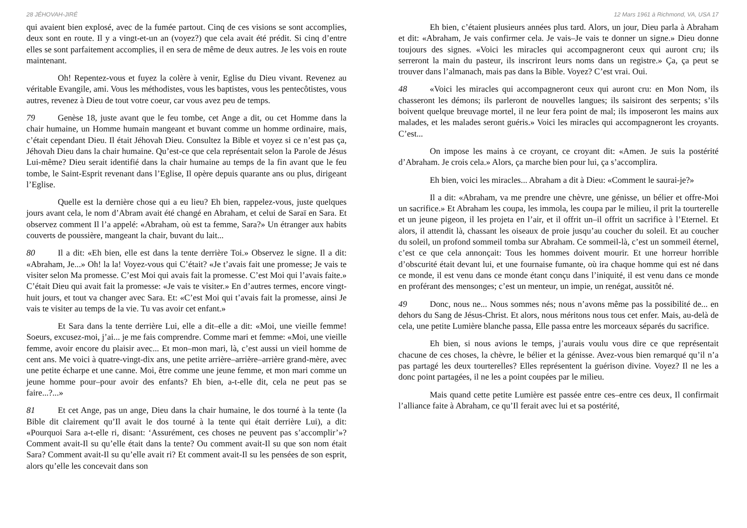28 JÉHOVAH-JIRÉ
qui avaient bien explosé, avec de la fumée partout. Cinq de ces visions se sont accomplies, deux sont en route. Il y a vingt-et-un an (voyez?) que cela avait été prédit. Si cinq d’entre elles se sont parfaitement accomplies, il en sera de même de deux autres. Je les vois en route maintenant.
Oh! Repentez-vous et fuyez la colère à venir, Eglise du Dieu vivant. Revenez au véritable Evangile, ami. Vous les méthodistes, vous les baptistes, vous les pentecôtistes, vous autres, revenez à Dieu de tout votre coeur, car vous avez peu de temps.
79 Genèse 18, juste avant que le feu tombe, cet Ange a dit, ou cet Homme dans la chair humaine, un Homme humain mangeant et buvant comme un homme ordinaire, mais, c’était cependant Dieu. Il était Jéhovah Dieu. Consultez la Bible et voyez si ce n’est pas ça, Jéhovah Dieu dans la chair humaine. Qu’est-ce que cela représentait selon la Parole de Jésus Lui-même? Dieu serait identifié dans la chair humaine au temps de la fin avant que le feu tombe, le Saint-Esprit revenant dans l’Eglise, Il opère depuis quarante ans ou plus, dirigeant l’Eglise.
Quelle est la dernière chose qui a eu lieu? Eh bien, rappelez-vous, juste quelques jours avant cela, le nom d’Abram avait été changé en Abraham, et celui de Saraï en Sara. Et observez comment Il l’a appelé: «Abraham, où est ta femme, Sara?» Un étranger aux habits couverts de poussière, mangeant la chair, buvant du lait...
80 Il a dit: «Eh bien, elle est dans la tente derrière Toi.» Observez le signe. Il a dit: «Abraham, Je...» Oh! la la! Voyez-vous qui C’était? «Je t’avais fait une promesse; Je vais te visiter selon Ma promesse. C’est Moi qui avais fait la promesse. C’est Moi qui l’avais faite.» C’était Dieu qui avait fait la promesse: «Je vais te visiter.» En d’autres termes, encore vingt-huit jours, et tout va changer avec Sara. Et: «C’est Moi qui t’avais fait la promesse, ainsi Je vais te visiter au temps de la vie. Tu vas avoir cet enfant.»
Et Sara dans la tente derrière Lui, elle a dit–elle a dit: «Moi, une vieille femme! Soeurs, excusez-moi, j’ai... je me fais comprendre. Comme mari et femme: «Moi, une vieille femme, avoir encore du plaisir avec... Et mon–mon mari, là, c’est aussi un vieil homme de cent ans. Me voici à quatre-vingt-dix ans, une petite arrière–arrière–arrière grand-mère, avec une petite écharpe et une canne. Moi, être comme une jeune femme, et mon mari comme un jeune homme pour–pour avoir des enfants? Eh bien, a-t-elle dit, cela ne peut pas se faire...?...»
81 Et cet Ange, pas un ange, Dieu dans la chair humaine, le dos tourné à la tente (la Bible dit clairement qu’Il avait le dos tourné à la tente qui était derrière Lui), a dit: «Pourquoi Sara a-t-elle ri, disant: ‘Assurément, ces choses ne peuvent pas s’accomplir’»? Comment avait-Il su qu’elle était dans la tente? Ou comment avait-Il su que son nom était Sara? Comment avait-Il su qu’elle avait ri? Et comment avait-Il su les pensées de son esprit, alors qu’elle les concevait dans son
12 Mars 1961 à Richmond, VA, USA 17
Eh bien, c’étaient plusieurs années plus tard. Alors, un jour, Dieu parla à Abraham et dit: «Abraham, Je vais confirmer cela. Je vais–Je vais te donner un signe.» Dieu donne toujours des signes. «Voici les miracles qui accompagneront ceux qui auront cru; ils serreront la main du pasteur, ils inscriront leurs noms dans un registre.» Ça, ça peut se trouver dans l’almanach, mais pas dans la Bible. Voyez? C’est vrai. Oui.
48 «Voici les miracles qui accompagneront ceux qui auront cru: en Mon Nom, ils chasseront les démons; ils parleront de nouvelles langues; ils saisiront des serpents; s’ils boivent quelque breuvage mortel, il ne leur fera point de mal; ils imposeront les mains aux malades, et les malades seront guéris.» Voici les miracles qui accompagneront les croyants. C’est...
On impose les mains à ce croyant, ce croyant dit: «Amen. Je suis la postérité d’Abraham. Je crois cela.» Alors, ça marche bien pour lui, ça s’accomplira.
Eh bien, voici les miracles... Abraham a dit à Dieu: «Comment le saurai-je?»
Il a dit: «Abraham, va me prendre une chèvre, une génisse, un bélier et offre-Moi un sacrifice.» Et Abraham les coupa, les immola, les coupa par le milieu, il prit la tourterelle et un jeune pigeon, il les projeta en l’air, et il offrit un–il offrit un sacrifice à l’Eternel. Et alors, il attendit là, chassant les oiseaux de proie jusqu’au coucher du soleil. Et au coucher du soleil, un profond sommeil tomba sur Abraham. Ce sommeil-là, c’est un sommeil éternel, c’est ce que cela annonçait: Tous les hommes doivent mourir. Et une horreur horrible d’obscurité était devant lui, et une fournaise fumante, où ira chaque homme qui est né dans ce monde, il est venu dans ce monde étant conçu dans l’iniquité, il est venu dans ce monde en proférant des mensonges; c’est un menteur, un impie, un renégat, aussitôt né.
49 Donc, nous ne... Nous sommes nés; nous n’avons même pas la possibilité de... en dehors du Sang de Jésus-Christ. Et alors, nous méritons nous tous cet enfer. Mais, au-delà de cela, une petite Lumière blanche passa, Elle passa entre les morceaux séparés du sacrifice.
Eh bien, si nous avions le temps, j’aurais voulu vous dire ce que représentait chacune de ces choses, la chèvre, le bélier et la génisse. Avez-vous bien remarqué qu’il n’a pas partagé les deux tourterelles? Elles représentent la guérison divine. Voyez? Il ne les a donc point partagées, il ne les a point coupées par le milieu.
Mais quand cette petite Lumière est passée entre ces–entre ces deux, Il confirmait l’alliance faite à Abraham, ce qu’Il ferait avec lui et sa postérité,